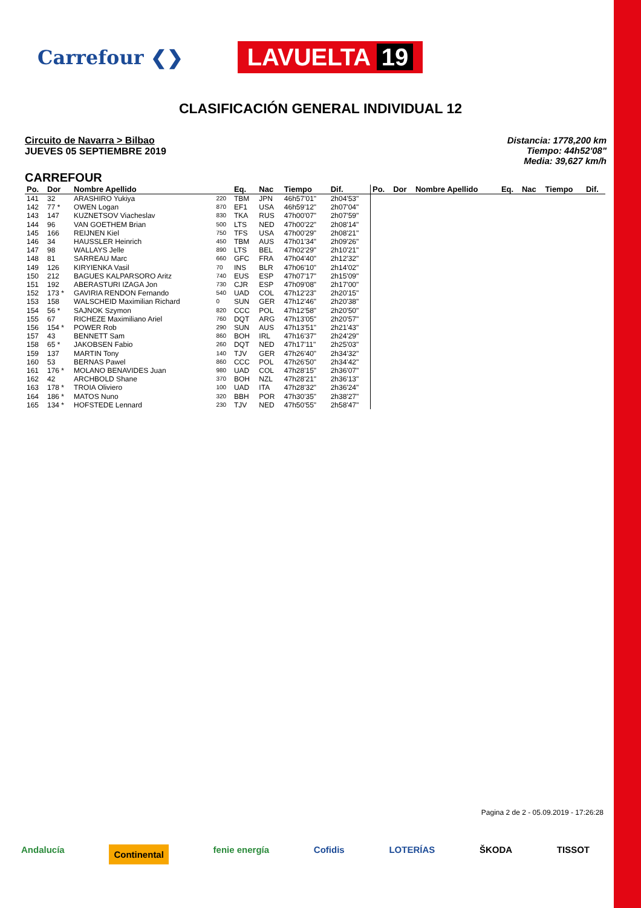Carrefour ❮❯
LAVUELTA 19
CLASIFICACIÓN GENERAL INDIVIDUAL 12
Circuito de Navarra > Bilbao
JUEVES 05 SEPTIEMBRE 2019
Distancia: 1778,200 km
Tiempo: 44h52'08"
Media: 39,627 km/h
CARREFOUR
| Po. | Dor | Nombre Apellido | | Eq. | Nac | Tiempo | Dif. | Po. | Dor | Nombre Apellido | Eq. | Nac | Tiempo | Dif. |
| --- | --- | --- | --- | --- | --- | --- | --- | --- | --- | --- | --- | --- | --- | --- |
| 141 | 32 | ARASHIRO Yukiya | 220 | TBM | JPN | 46h57'01" | 2h04'53" | | | | | | | |
| 142 | 77 * | OWEN Logan | 870 | EF1 | USA | 46h59'12" | 2h07'04" | | | | | | | |
| 143 | 147 | KUZNETSOV Viacheslav | 830 | TKA | RUS | 47h00'07" | 2h07'59" | | | | | | | |
| 144 | 96 | VAN GOETHEM Brian | 500 | LTS | NED | 47h00'22" | 2h08'14" | | | | | | | |
| 145 | 166 | REIJNEN Kiel | 750 | TFS | USA | 47h00'29" | 2h08'21" | | | | | | | |
| 146 | 34 | HAUSSLER Heinrich | 450 | TBM | AUS | 47h01'34" | 2h09'26" | | | | | | | |
| 147 | 98 | WALLAYS Jelle | 890 | LTS | BEL | 47h02'29" | 2h10'21" | | | | | | | |
| 148 | 81 | SARREAU Marc | 660 | GFC | FRA | 47h04'40" | 2h12'32" | | | | | | | |
| 149 | 126 | KIRYIENKA Vasil | 70 | INS | BLR | 47h06'10" | 2h14'02" | | | | | | | |
| 150 | 212 | BAGUES KALPARSORO Aritz | 740 | EUS | ESP | 47h07'17" | 2h15'09" | | | | | | | |
| 151 | 192 | ABERASTURI IZAGA Jon | 730 | CJR | ESP | 47h09'08" | 2h17'00" | | | | | | | |
| 152 | 173 * | GAVIRIA RENDON Fernando | 540 | UAD | COL | 47h12'23" | 2h20'15" | | | | | | | |
| 153 | 158 | WALSCHEID Maximilian Richard | 0 | SUN | GER | 47h12'46" | 2h20'38" | | | | | | | |
| 154 | 56 * | SAJNOK Szymon | 820 | CCC | POL | 47h12'58" | 2h20'50" | | | | | | | |
| 155 | 67 | RICHEZE Maximiliano Ariel | 760 | DQT | ARG | 47h13'05" | 2h20'57" | | | | | | | |
| 156 | 154 * | POWER Rob | 290 | SUN | AUS | 47h13'51" | 2h21'43" | | | | | | | |
| 157 | 43 | BENNETT Sam | 860 | BOH | IRL | 47h16'37" | 2h24'29" | | | | | | | |
| 158 | 65 * | JAKOBSEN Fabio | 260 | DQT | NED | 47h17'11" | 2h25'03" | | | | | | | |
| 159 | 137 | MARTIN Tony | 140 | TJV | GER | 47h26'40" | 2h34'32" | | | | | | | |
| 160 | 53 | BERNAS Pawel | 860 | CCC | POL | 47h26'50" | 2h34'42" | | | | | | | |
| 161 | 176 * | MOLANO BENAVIDES Juan | 980 | UAD | COL | 47h28'15" | 2h36'07" | | | | | | | |
| 162 | 42 | ARCHBOLD Shane | 370 | BOH | NZL | 47h28'21" | 2h36'13" | | | | | | | |
| 163 | 178 * | TROIA Oliviero | 100 | UAD | ITA | 47h28'32" | 2h36'24" | | | | | | | |
| 164 | 186 * | MATOS Nuno | 320 | BBH | POR | 47h30'35" | 2h38'27" | | | | | | | |
| 165 | 134 * | HOFSTEDE Lennard | 230 | TJV | NED | 47h50'55" | 2h58'47" | | | | | | | |
Pagina 2 de 2 - 05.09.2019 - 17:26:28
Andalucía Continental fenie energía Cofidis LOTERÍAS ŠKODA TISSOT